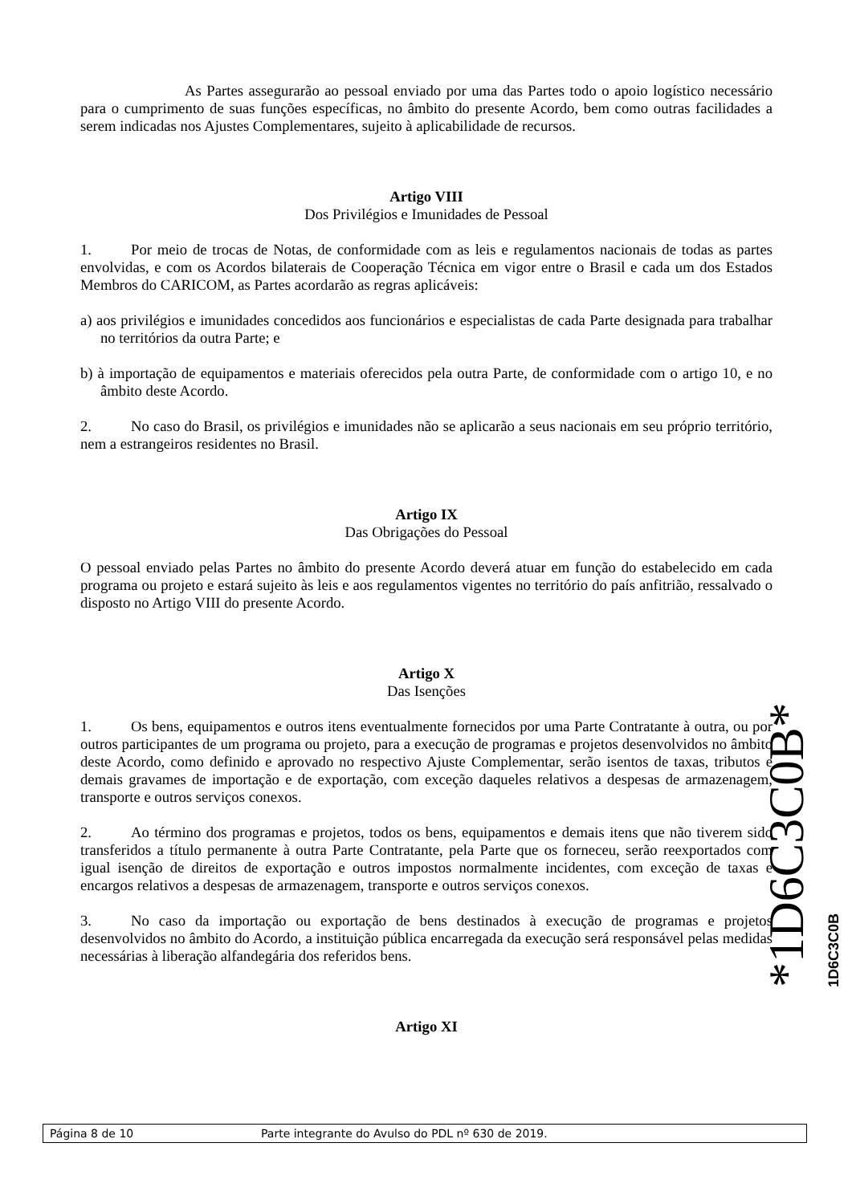As Partes assegurarão ao pessoal enviado por uma das Partes todo o apoio logístico necessário para o cumprimento de suas funções específicas, no âmbito do presente Acordo, bem como outras facilidades a serem indicadas nos Ajustes Complementares, sujeito à aplicabilidade de recursos.
Artigo VIII
Dos Privilégios e Imunidades de Pessoal
1. Por meio de trocas de Notas, de conformidade com as leis e regulamentos nacionais de todas as partes envolvidas, e com os Acordos bilaterais de Cooperação Técnica em vigor entre o Brasil e cada um dos Estados Membros do CARICOM, as Partes acordarão as regras aplicáveis:
a) aos privilégios e imunidades concedidos aos funcionários e especialistas de cada Parte designada para trabalhar no territórios da outra Parte; e
b) à importação de equipamentos e materiais oferecidos pela outra Parte, de conformidade com o artigo 10, e no âmbito deste Acordo.
2. No caso do Brasil, os privilégios e imunidades não se aplicarão a seus nacionais em seu próprio território, nem a estrangeiros residentes no Brasil.
Artigo IX
Das Obrigações do Pessoal
O pessoal enviado pelas Partes no âmbito do presente Acordo deverá atuar em função do estabelecido em cada programa ou projeto e estará sujeito às leis e aos regulamentos vigentes no território do país anfitrião, ressalvado o disposto no Artigo VIII do presente Acordo.
Artigo X
Das Isenções
1. Os bens, equipamentos e outros itens eventualmente fornecidos por uma Parte Contratante à outra, ou por outros participantes de um programa ou projeto, para a execução de programas e projetos desenvolvidos no âmbito deste Acordo, como definido e aprovado no respectivo Ajuste Complementar, serão isentos de taxas, tributos e demais gravames de importação e de exportação, com exceção daqueles relativos a despesas de armazenagem, transporte e outros serviços conexos.
2. Ao término dos programas e projetos, todos os bens, equipamentos e demais itens que não tiverem sido transferidos a título permanente à outra Parte Contratante, pela Parte que os forneceu, serão reexportados com igual isenção de direitos de exportação e outros impostos normalmente incidentes, com exceção de taxas e encargos relativos a despesas de armazenagem, transporte e outros serviços conexos.
3. No caso da importação ou exportação de bens destinados à execução de programas e projetos desenvolvidos no âmbito do Acordo, a instituição pública encarregada da execução será responsável pelas medidas necessárias à liberação alfandegária dos referidos bens.
Artigo XI
*1D6C3C0B* 1D6C3C0B
Página 8 de 10 Parte integrante do Avulso do PDL nº 630 de 2019.